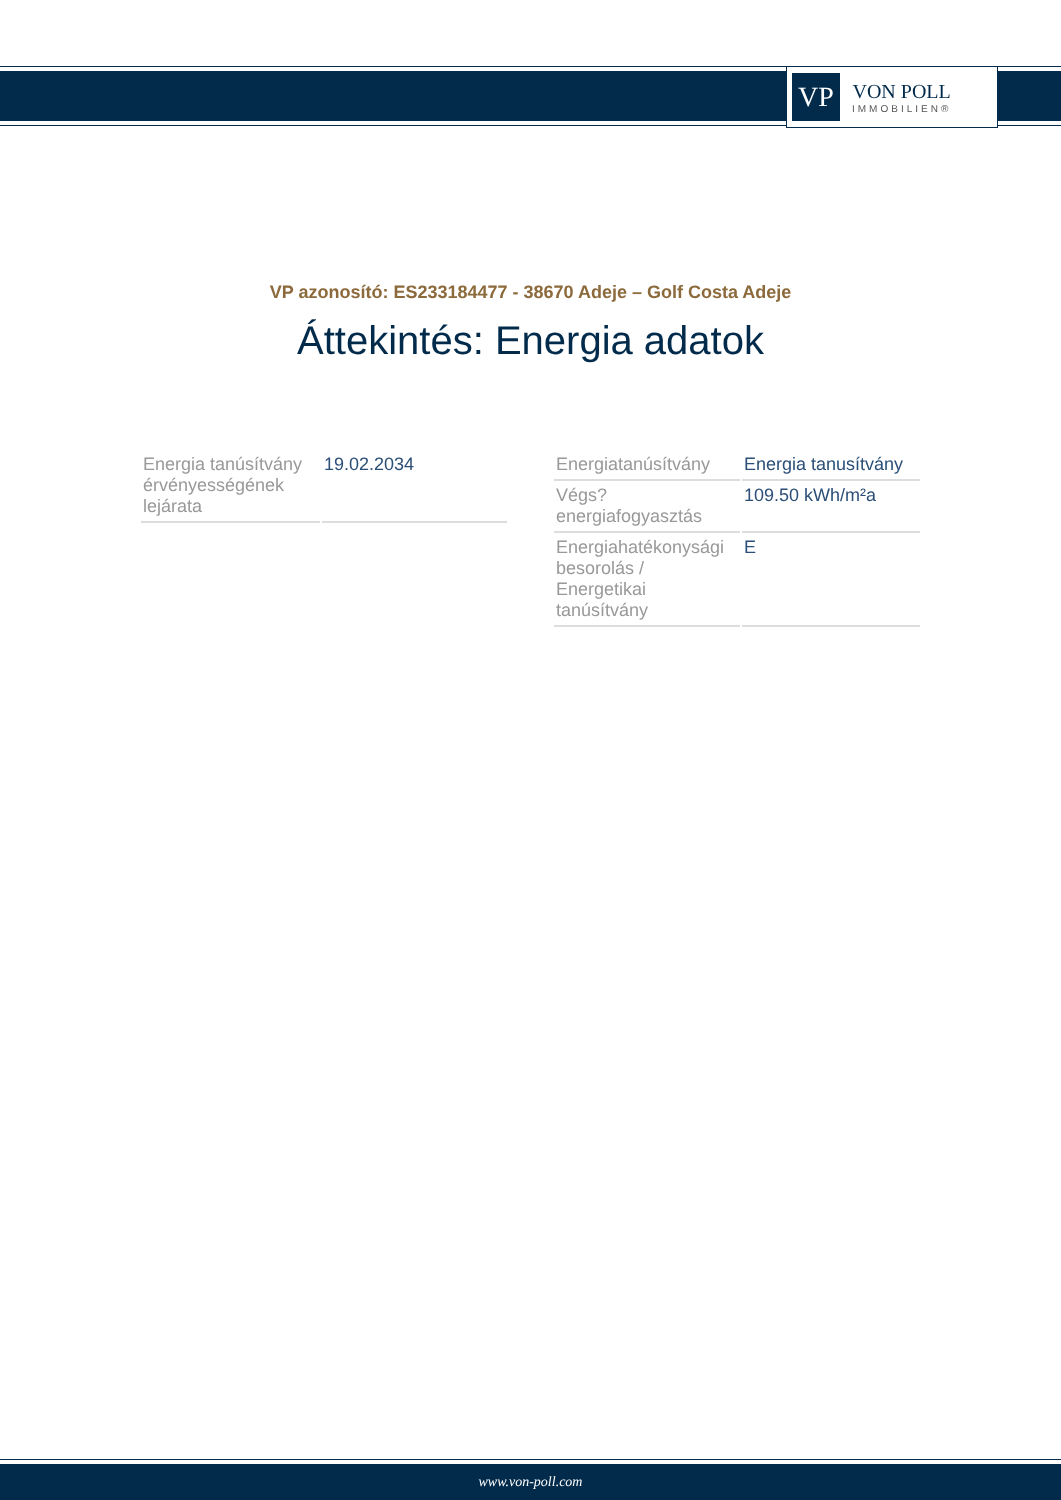VP
VON POLL
IMMOBILIEN®
VP azonosító: ES233184477 - 38670 Adeje – Golf Costa Adeje
Áttekintés: Energia adatok
| Energia tanúsítvány érvényességének lejárata | 19.02.2034 |
| Energiatanúsítvány | Energia tanusítvány |
| Végs? energiafogyasztás | 109.50 kWh/m²a |
| Energiahatékonysági besorolás / Energetikai tanúsítvány | E |
www.von-poll.com